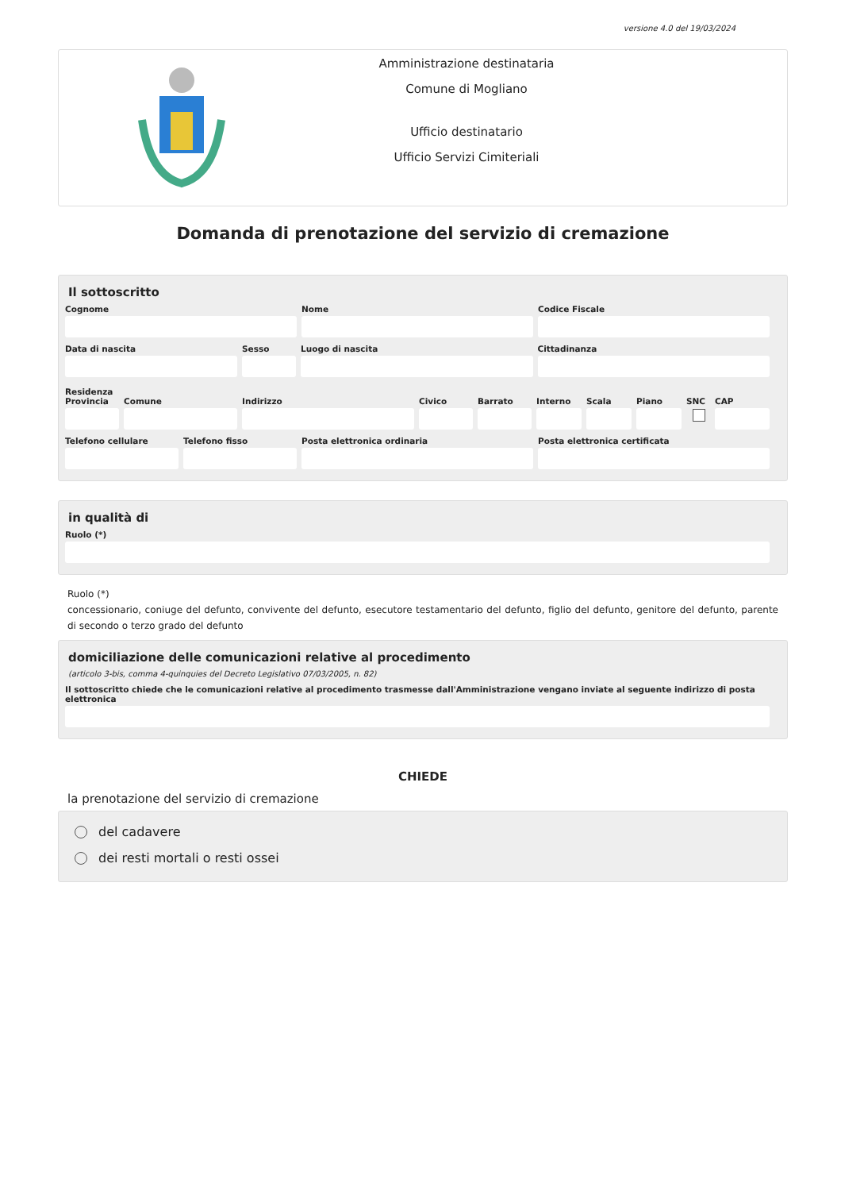versione 4.0 del 19/03/2024
Amministrazione destinataria
Comune di Mogliano
Ufficio destinatario
Ufficio Servizi Cimiteriali
Domanda di prenotazione del servizio di cremazione
Il sottoscritto
Cognome Nome Codice Fiscale
Data di nascita Sesso Luogo di nascita Cittadinanza
Residenza
Provincia Comune Indirizzo Civico Barrato Interno Scala Piano SNC CAP
Telefono cellulare Telefono fisso Posta elettronica ordinaria Posta elettronica certificata
in qualità di
Ruolo (*)
Ruolo (*)
concessionario, coniuge del defunto, convivente del defunto, esecutore testamentario del defunto, figlio del defunto, genitore del defunto, parente di secondo o terzo grado del defunto
domiciliazione delle comunicazioni relative al procedimento
(articolo 3-bis, comma 4-quinquies del Decreto Legislativo 07/03/2005, n. 82)
Il sottoscritto chiede che le comunicazioni relative al procedimento trasmesse dall'Amministrazione vengano inviate al seguente indirizzo di posta elettronica
CHIEDE
la prenotazione del servizio di cremazione
del cadavere
dei resti mortali o resti ossei